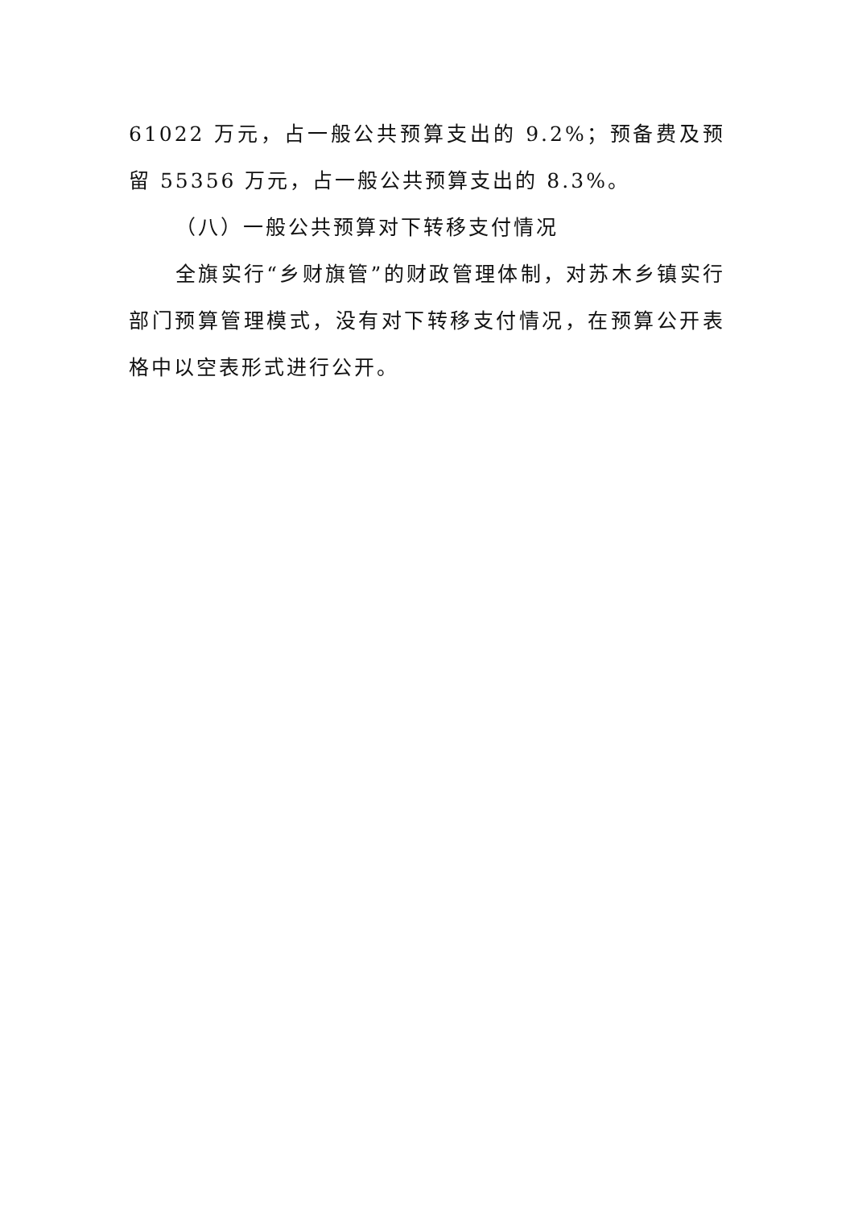61022 万元，占一般公共预算支出的 9.2%；预备费及预留 55356 万元，占一般公共预算支出的 8.3%。
（八）一般公共预算对下转移支付情况
全旗实行“乡财旗管”的财政管理体制，对苏木乡镇实行部门预算管理模式，没有对下转移支付情况，在预算公开表格中以空表形式进行公开。